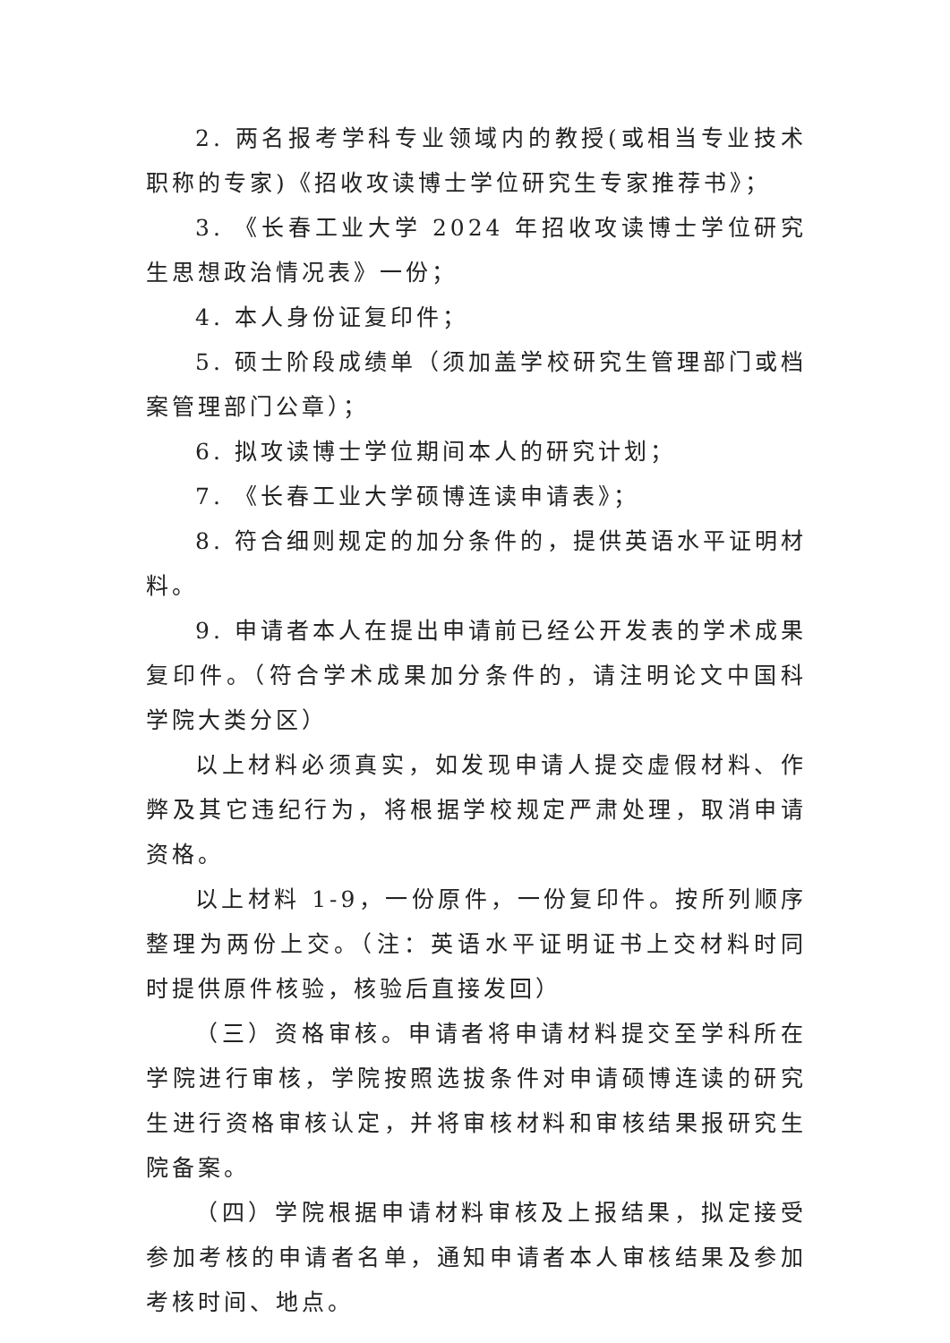2. 两名报考学科专业领域内的教授(或相当专业技术职称的专家)《招收攻读博士学位研究生专家推荐书》；
3. 《长春工业大学 2024 年招收攻读博士学位研究生思想政治情况表》一份；
4. 本人身份证复印件；
5. 硕士阶段成绩单（须加盖学校研究生管理部门或档案管理部门公章）；
6. 拟攻读博士学位期间本人的研究计划；
7. 《长春工业大学硕博连读申请表》；
8. 符合细则规定的加分条件的，提供英语水平证明材料。
9. 申请者本人在提出申请前已经公开发表的学术成果复印件。（符合学术成果加分条件的，请注明论文中国科学院大类分区）
以上材料必须真实，如发现申请人提交虚假材料、作弊及其它违纪行为，将根据学校规定严肃处理，取消申请资格。
以上材料 1-9，一份原件，一份复印件。按所列顺序整理为两份上交。（注：英语水平证明证书上交材料时同时提供原件核验，核验后直接发回）
（三）资格审核。申请者将申请材料提交至学科所在学院进行审核，学院按照选拔条件对申请硕博连读的研究生进行资格审核认定，并将审核材料和审核结果报研究生院备案。
（四）学院根据申请材料审核及上报结果，拟定接受参加考核的申请者名单，通知申请者本人审核结果及参加考核时间、地点。